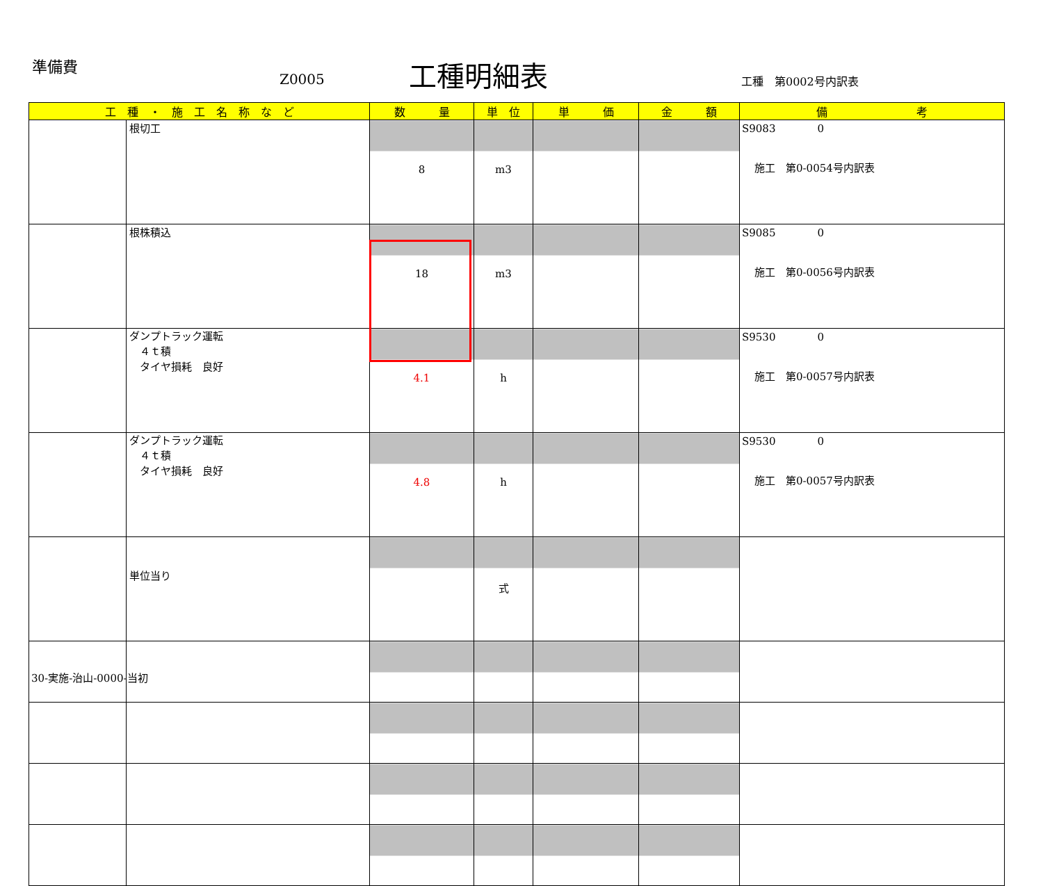準備費
Z0005 工種明細表 工種　第0002号内訳表
| 工 種 ・ 施 工 名 称 な ど | | 数 量 | 単 位 | 単 価 | 金 額 | 備 考 |
| --- | --- | --- | --- | --- | --- | --- |
| | 根切工 | 8 | m3 | | | S9083 0 施工 第0-0054号内訳表 |
| | 根株積込 | 18 | m3 | | | S9085 0 施工 第0-0056号内訳表 |
| | ダンプトラック運転 ４ｔ積 タイヤ損耗 良好 | 4.1 | h | | | S9530 0 施工 第0-0057号内訳表 |
| | ダンプトラック運転 ４ｔ積 タイヤ損耗 良好 | 4.8 | h | | | S9530 0 施工 第0-0057号内訳表 |
| | 単位当り | | 式 | | | |
30-実施-治山-0000-当初